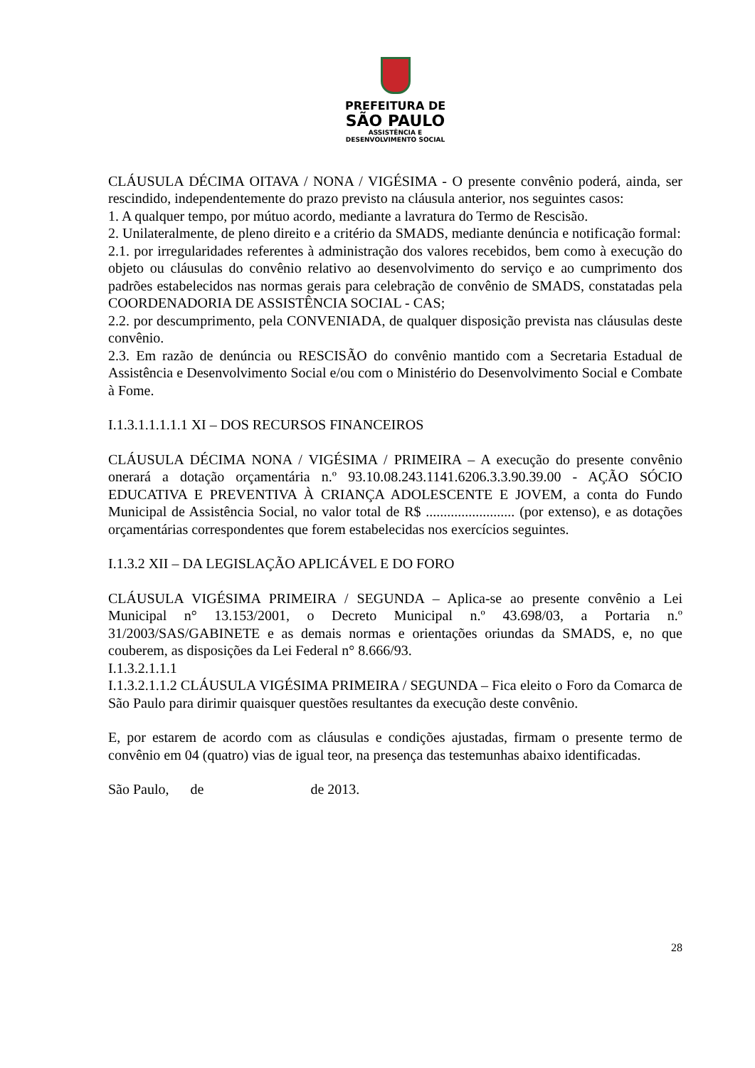PREFEITURA DE
SÃO PAULO
ASSISTÊNCIA E
DESENVOLVIMENTO SOCIAL
CLÁUSULA DÉCIMA OITAVA / NONA / VIGÉSIMA - O presente convênio poderá, ainda, ser rescindido, independentemente do prazo previsto na cláusula anterior, nos seguintes casos:
1. A qualquer tempo, por mútuo acordo, mediante a lavratura do Termo de Rescisão.
2. Unilateralmente, de pleno direito e a critério da SMADS, mediante denúncia e notificação formal:
2.1. por irregularidades referentes à administração dos valores recebidos, bem como à execução do objeto ou cláusulas do convênio relativo ao desenvolvimento do serviço e ao cumprimento dos padrões estabelecidos nas normas gerais para celebração de convênio de SMADS, constatadas pela COORDENADORIA DE ASSISTÊNCIA SOCIAL - CAS;
2.2. por descumprimento, pela CONVENIADA, de qualquer disposição prevista nas cláusulas deste convênio.
2.3. Em razão de denúncia ou RESCISÃO do convênio mantido com a Secretaria Estadual de Assistência e Desenvolvimento Social e/ou com o Ministério do Desenvolvimento Social e Combate à Fome.
I.1.3.1.1.1.1.1 XI – DOS RECURSOS FINANCEIROS
CLÁUSULA DÉCIMA NONA / VIGÉSIMA / PRIMEIRA – A execução do presente convênio onerará a dotação orçamentária n.º 93.10.08.243.1141.6206.3.3.90.39.00 - AÇÃO SÓCIO EDUCATIVA E PREVENTIVA À CRIANÇA ADOLESCENTE E JOVEM, a conta do Fundo Municipal de Assistência Social, no valor total de R$ ......................... (por extenso), e as dotações orçamentárias correspondentes que forem estabelecidas nos exercícios seguintes.
I.1.3.2 XII – DA LEGISLAÇÃO APLICÁVEL E DO FORO
CLÁUSULA VIGÉSIMA PRIMEIRA / SEGUNDA – Aplica-se ao presente convênio a Lei Municipal n° 13.153/2001, o Decreto Municipal n.º 43.698/03, a Portaria n.º 31/2003/SAS/GABINETE e as demais normas e orientações oriundas da SMADS, e, no que couberem, as disposições da Lei Federal n° 8.666/93.
I.1.3.2.1.1.1
I.1.3.2.1.1.2 CLÁUSULA VIGÉSIMA PRIMEIRA / SEGUNDA – Fica eleito o Foro da Comarca de São Paulo para dirimir quaisquer questões resultantes da execução deste convênio.
E, por estarem de acordo com as cláusulas e condições ajustadas, firmam o presente termo de convênio em 04 (quatro) vias de igual teor, na presença das testemunhas abaixo identificadas.
São Paulo, de de 2013.
28